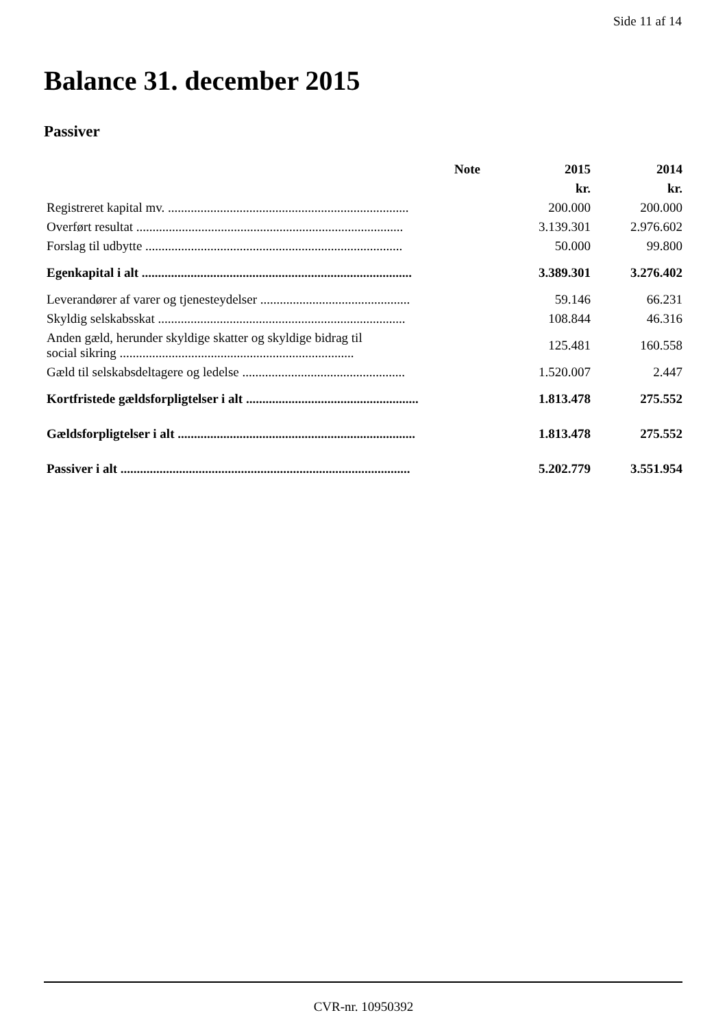Side 11 af 14
Balance 31. december 2015
Passiver
| | Note | 2015 | 2014 |
| --- | --- | --- | --- |
| | | kr. | kr. |
| Registreret kapital mv. .......................................................................... | | 200.000 | 200.000 |
| Overført resultat .................................................................................. | | 3.139.301 | 2.976.602 |
| Forslag til udbytte ............................................................................... | | 50.000 | 99.800 |
| Egenkapital i alt ................................................................................... | | 3.389.301 | 3.276.402 |
| Leverandører af varer og tjenesteydelser .............................................. | | 59.146 | 66.231 |
| Skyldig selskabsskat ............................................................................ | | 108.844 | 46.316 |
| Anden gæld, herunder skyldige skatter og skyldige bidrag til social sikring ........................................................................ | | 125.481 | 160.558 |
| Gæld til selskabsdeltagere og ledelse .................................................. | | 1.520.007 | 2.447 |
| Kortfristede gældsforpligtelser i alt ..................................................... | | 1.813.478 | 275.552 |
| Gældsforpligtelser i alt ......................................................................... | | 1.813.478 | 275.552 |
| Passiver i alt ......................................................................................... | | 5.202.779 | 3.551.954 |
CVR-nr. 10950392